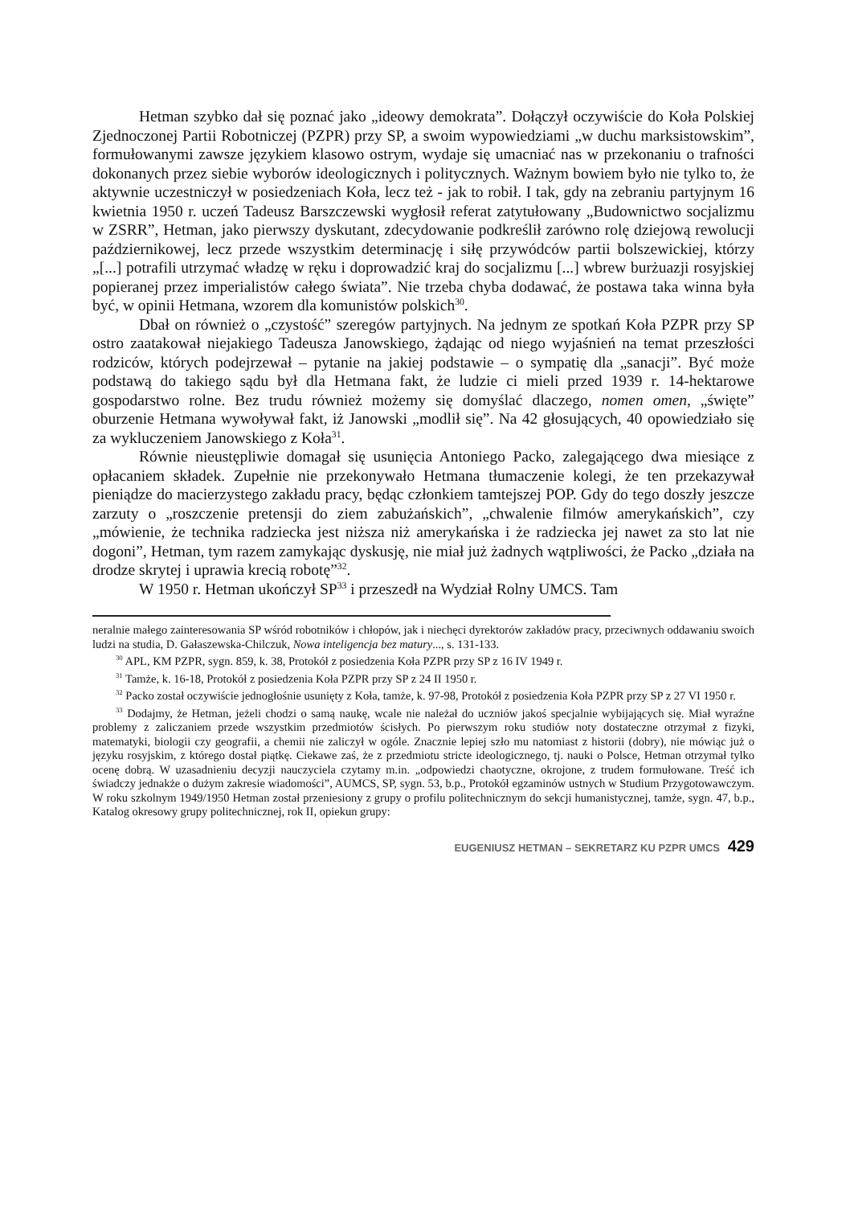Hetman szybko dał się poznać jako „ideowy demokrata”. Dołączył oczywiście do Koła Polskiej Zjednoczonej Partii Robotniczej (PZPR) przy SP, a swoim wypowiedziami „w duchu marksistowskim”, formułowanymi zawsze językiem klasowo ostrym, wydaje się umacniać nas w przekonaniu o trafności dokonanych przez siebie wyborów ideologicznych i politycznych. Ważnym bowiem było nie tylko to, że aktywnie uczestniczył w posiedzeniach Koła, lecz też - jak to robił. I tak, gdy na zebraniu partyjnym 16 kwietnia 1950 r. uczeń Tadeusz Barszczewski wygłosił referat zatytułowany „Budownictwo socjalizmu w ZSRR”, Hetman, jako pierwszy dyskutant, zdecydowanie podkreślił zarówno rolę dziejową rewolucji październikowej, lecz przede wszystkim determinację i siłę przywódców partii bolszewickiej, którzy „[...] potrafili utrzymać władzę w ręku i doprowadzić kraj do socjalizmu [...] wbrew burżuazji rosyjskiej popieranej przez imperialistów całego świata”. Nie trzeba chyba dodawać, że postawa taka winna była być, w opinii Hetmana, wzorem dla komunistów polskich<sup>30</sup>.
Dbał on również o „czystość” szeregów partyjnych. Na jednym ze spotkań Koła PZPR przy SP ostro zaatakował niejakiego Tadeusza Janowskiego, żądając od niego wyjaśnień na temat przeszłości rodziców, których podejrzewał – pytanie na jakiej podstawie – o sympatię dla „sanacji”. Być może podstawą do takiego sądu był dla Hetmana fakt, że ludzie ci mieli przed 1939 r. 14-hektarowe gospodarstwo rolne. Bez trudu również możemy się domyślać dlaczego, nomen omen, „święte” oburzenie Hetmana wywoływał fakt, iż Janowski „modlił się”. Na 42 głosujących, 40 opowiedziało się za wykluczeniem Janowskiego z Koła<sup>31</sup>.
Równie nieustępliwie domagał się usunięcia Antoniego Packo, zalegającego dwa miesiące z opłacaniem składek. Zupełnie nie przekonywało Hetmana tłumaczenie kolegi, że ten przekazywał pieniądze do macierzystego zakładu pracy, będąc członkiem tamtejszej POP. Gdy do tego doszły jeszcze zarzuty o „roszczenie pretensji do ziem zabużańskich”, „chwalenie filmów amerykańskich”, czy „mówienie, że technika radziecka jest niższa niż amerykańska i że radziecka jej nawet za sto lat nie dogoni”, Hetman, tym razem zamykając dyskusję, nie miał już żadnych wątpliwości, że Packo „działa na drodze skrytej i uprawia krecią robotę”<sup>32</sup>.
W 1950 r. Hetman ukończył SP<sup>33</sup> i przeszedł na Wydział Rolny UMCS. Tam
neralnie małego zainteresowania SP wśród robotników i chłopów, jak i niechęci dyrektorów zakładów pracy, przeciwnych oddawaniu swoich ludzi na studia, D. Gałaszewska-Chilczuk, Nowa inteligencja bez matury..., s. 131-133.
<sup>30</sup> APL, KM PZPR, sygn. 859, k. 38, Protokół z posiedzenia Koła PZPR przy SP z 16 IV 1949 r.
<sup>31</sup> Tamże, k. 16-18, Protokół z posiedzenia Koła PZPR przy SP z 24 II 1950 r.
<sup>32</sup> Packo został oczywiście jednogłośnie usunięty z Koła, tamże, k. 97-98, Protokół z posiedzenia Koła PZPR przy SP z 27 VI 1950 r.
<sup>33</sup> Dodajmy, że Hetman, jeżeli chodzi o samą naukę, wcale nie należał do uczniów jakoś specjalnie wybijających się. Miał wyraźne problemy z zaliczaniem przede wszystkim przedmiotów ścisłych. Po pierwszym roku studiów noty dostateczne otrzymał z fizyki, matematyki, biologii czy geografii, a chemii nie zaliczył w ogóle. Znacznie lepiej szło mu natomiast z historii (dobry), nie mówiąc już o języku rosyjskim, z którego dostał piątkę. Ciekawe zaś, że z przedmiotu stricte ideologicznego, tj. nauki o Polsce, Hetman otrzymał tylko ocenę dobrą. W uzasadnieniu decyzji nauczyciela czytamy m.in. „odpowiedzi chaotyczne, okrojone, z trudem formułowane. Treść ich świadczy jednakże o dużym zakresie wiadomości”, AUMCS, SP, sygn. 53, b.p., Protokół egzaminów ustnych w Studium Przygotowawczym. W roku szkolnym 1949/1950 Hetman został przeniesiony z grupy o profilu politechnicznym do sekcji humanistycznej, tamże, sygn. 47, b.p., Katalog okresowy grupy politechnicznej, rok II, opiekun grupy:
EUGENIUSZ HETMAN – SEKRETARZ KU PZPR UMCS 429